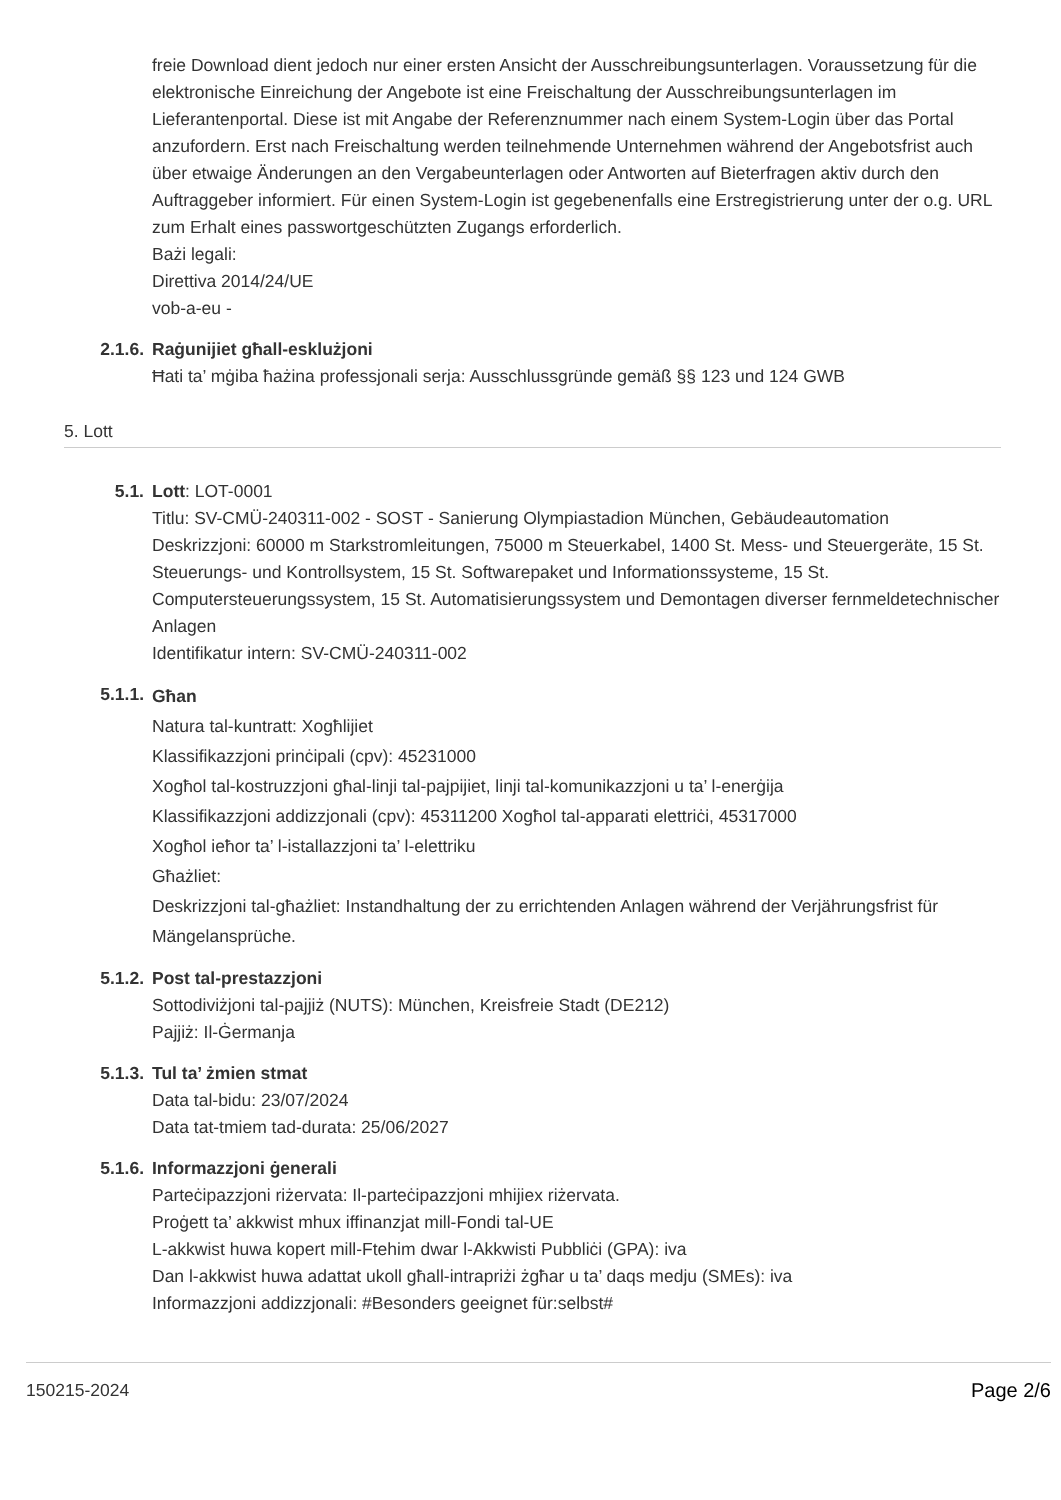freie Download dient jedoch nur einer ersten Ansicht der Ausschreibungsunterlagen. Voraussetzung für die elektronische Einreichung der Angebote ist eine Freischaltung der Ausschreibungsunterlagen im Lieferantenportal. Diese ist mit Angabe der Referenznummer nach einem System-Login über das Portal anzufordern. Erst nach Freischaltung werden teilnehmende Unternehmen während der Angebotsfrist auch über etwaige Änderungen an den Vergabeunterlagen oder Antworten auf Bieterfragen aktiv durch den Auftraggeber informiert. Für einen System-Login ist gegebenenfalls eine Erstregistrierung unter der o.g. URL zum Erhalt eines passwortgeschützten Zugangs erforderlich.
Bażi legali:
Direttiva 2014/24/UE
vob-a-eu -
2.1.6. Raġunijiet għall-esklużjoni
Ħati ta’ mġiba ħażina professjonali serja: Ausschlussgründe gemäß §§ 123 und 124 GWB
5. Lott
5.1. Lott: LOT-0001
Titlu: SV-CMÜ-240311-002 - SOST - Sanierung Olympiastadion München, Gebäudeautomation
Deskrizzjoni: 60000 m Starkstromleitungen, 75000 m Steuerkabel, 1400 St. Mess- und Steuergeräte, 15 St. Steuerungs- und Kontrollsystem, 15 St. Softwarepaket und Informationssysteme, 15 St. Computersteuerungssystem, 15 St. Automatisierungssystem und Demontagen diverser fernmeldetechnischer Anlagen
Identifikatur intern: SV-CMÜ-240311-002
5.1.1.
Għan
Natura tal-kuntratt: Xogħlijiet
Klassifikazzjoni prinċipali (cpv): 45231000
Xogħol tal-kostruzzjoni għal-linji tal-pajpijiet, linji tal-komunikazzjoni u ta’ l-enerġija
Klassifikazzjoni addizzjonali (cpv): 45311200 Xogħol tal-apparati elettriċi, 45317000
Xogħol ieħor ta’ l-istallazzjoni ta’ l-elettriku
Għażliet:
Deskrizzjoni tal-għażliet: Instandhaltung der zu errichtenden Anlagen während der Verjährungsfrist für Mängelansprüche.
5.1.2. Post tal-prestazzjoni
Sottodiviżjoni tal-pajjiż (NUTS): München, Kreisfreie Stadt (DE212)
Pajjiż: Il-Ġermanja
5.1.3. Tul ta’ żmien stmat
Data tal-bidu: 23/07/2024
Data tat-tmiem tad-durata: 25/06/2027
5.1.6. Informazzjoni ġenerali
Parteċipazzjoni riżervata: Il-parteċipazzjoni mhijiex riżervata.
Proġett ta’ akkwist mhux iffinanzjat mill-Fondi tal-UE
L-akkwist huwa kopert mill-Ftehim dwar l-Akkwisti Pubbliċi (GPA): iva
Dan l-akkwist huwa adattat ukoll għall-intrapriżi żgħar u ta’ daqs medju (SMEs): iva
Informazzjoni addizzjonali: #Besonders geeignet für:selbst#
150215-2024 Page 2/6